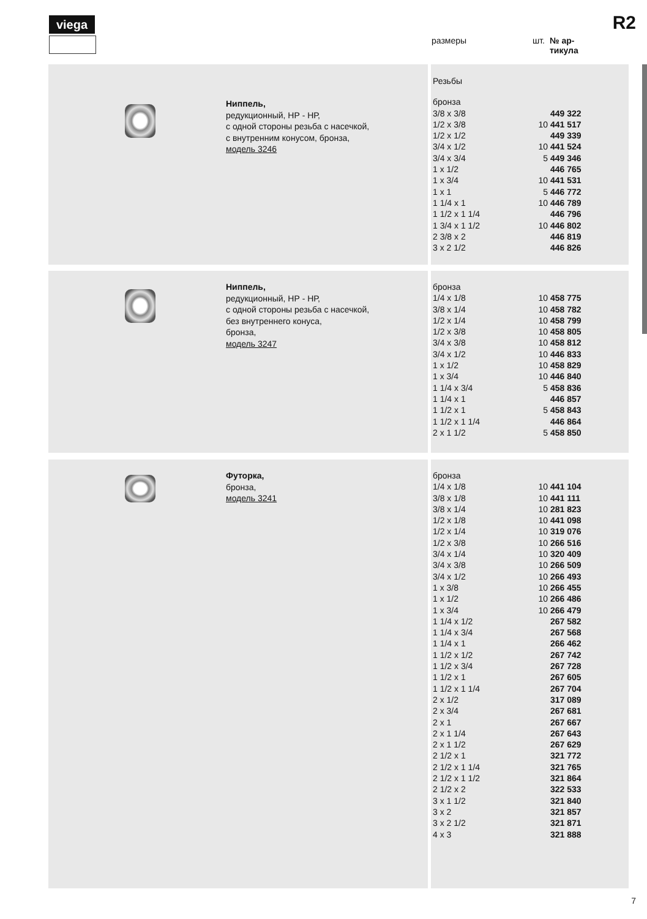viega R2
размеры шт. № ар-
тикула
Ниппель,
редукционный, НР - НР,
с одной стороны резьба с насечкой,
с внутренним конусом, бронза,
модель 3246
| Резьбы | | |
| бронза | | |
| 3/8 x 3/8 | | 449 322 |
| 1/2 x 3/8 | 10 | 441 517 |
| 1/2 x 1/2 | | 449 339 |
| 3/4 x 1/2 | 10 | 441 524 |
| 3/4 x 3/4 | 5 | 449 346 |
| 1 x 1/2 | | 446 765 |
| 1 x 3/4 | 10 | 441 531 |
| 1 x 1 | 5 | 446 772 |
| 1 1/4 x 1 | 10 | 446 789 |
| 1 1/2 x 1 1/4 | | 446 796 |
| 1 3/4 x 1 1/2 | 10 | 446 802 |
| 2 3/8 x 2 | | 446 819 |
| 3 x 2 1/2 | | 446 826 |
Ниппель,
редукционный, НР - НР,
с одной стороны резьба с насечкой,
без внутреннего конуса,
бронза,
модель 3247
| бронза | | |
| 1/4 x 1/8 | 10 | 458 775 |
| 3/8 x 1/4 | 10 | 458 782 |
| 1/2 x 1/4 | 10 | 458 799 |
| 1/2 x 3/8 | 10 | 458 805 |
| 3/4 x 3/8 | 10 | 458 812 |
| 3/4 x 1/2 | 10 | 446 833 |
| 1 x 1/2 | 10 | 458 829 |
| 1 x 3/4 | 10 | 446 840 |
| 1 1/4 x 3/4 | 5 | 458 836 |
| 1 1/4 x 1 | | 446 857 |
| 1 1/2 x 1 | 5 | 458 843 |
| 1 1/2 x 1 1/4 | | 446 864 |
| 2 x 1 1/2 | 5 | 458 850 |
Футорка,
бронза,
модель 3241
| бронза | | |
| 1/4 x 1/8 | 10 | 441 104 |
| 3/8 x 1/8 | 10 | 441 111 |
| 3/8 x 1/4 | 10 | 281 823 |
| 1/2 x 1/8 | 10 | 441 098 |
| 1/2 x 1/4 | 10 | 319 076 |
| 1/2 x 3/8 | 10 | 266 516 |
| 3/4 x 1/4 | 10 | 320 409 |
| 3/4 x 3/8 | 10 | 266 509 |
| 3/4 x 1/2 | 10 | 266 493 |
| 1 x 3/8 | 10 | 266 455 |
| 1 x 1/2 | 10 | 266 486 |
| 1 x 3/4 | 10 | 266 479 |
| 1 1/4 x 1/2 | | 267 582 |
| 1 1/4 x 3/4 | | 267 568 |
| 1 1/4 x 1 | | 266 462 |
| 1 1/2 x 1/2 | | 267 742 |
| 1 1/2 x 3/4 | | 267 728 |
| 1 1/2 x 1 | | 267 605 |
| 1 1/2 x 1 1/4 | | 267 704 |
| 2 x 1/2 | | 317 089 |
| 2 x 3/4 | | 267 681 |
| 2 x 1 | | 267 667 |
| 2 x 1 1/4 | | 267 643 |
| 2 x 1 1/2 | | 267 629 |
| 2 1/2 x 1 | | 321 772 |
| 2 1/2 x 1 1/4 | | 321 765 |
| 2 1/2 x 1 1/2 | | 321 864 |
| 2 1/2 x 2 | | 322 533 |
| 3 x 1 1/2 | | 321 840 |
| 3 x 2 | | 321 857 |
| 3 x 2 1/2 | | 321 871 |
| 4 x 3 | | 321 888 |
7